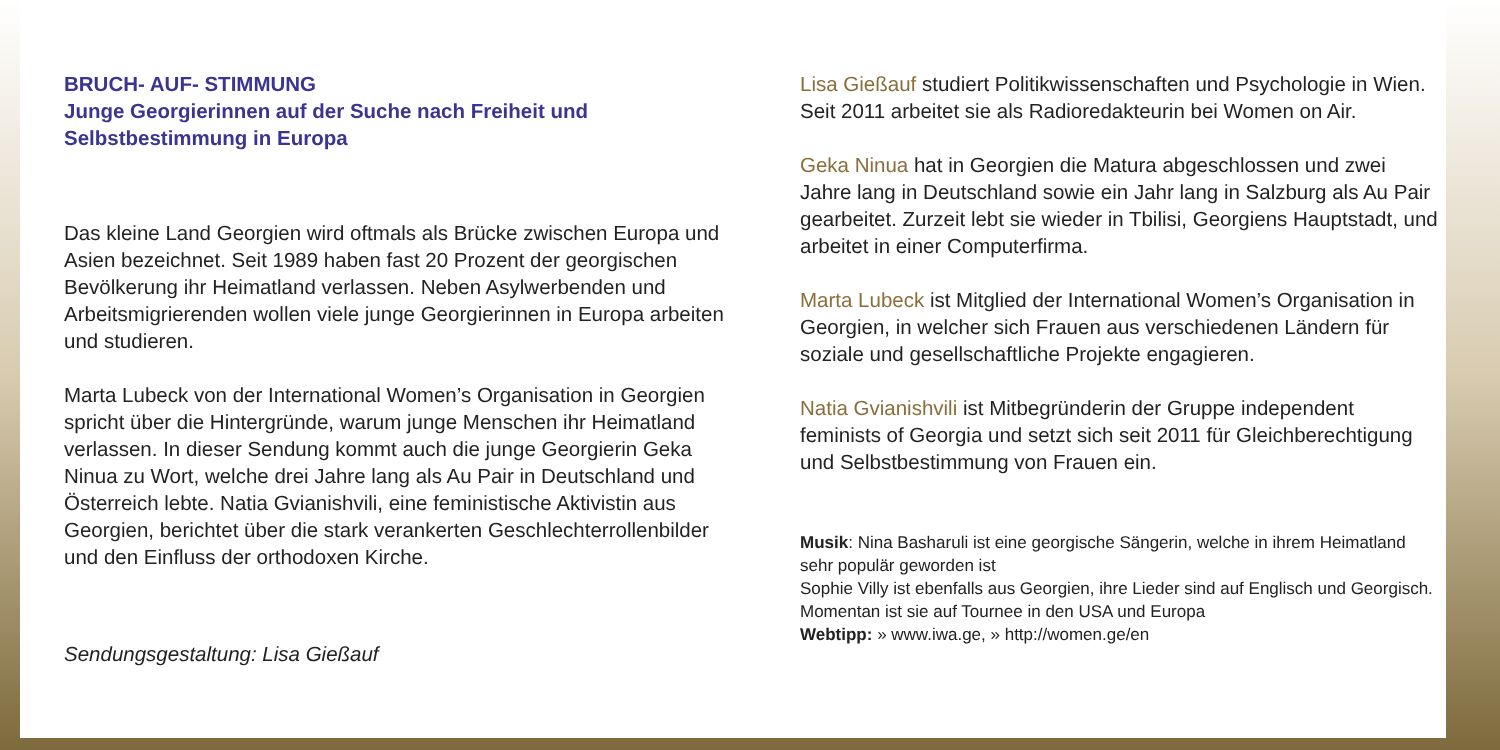BRUCH- AUF- STIMMUNG
Junge Georgierinnen auf der Suche nach Freiheit und Selbstbestimmung in Europa
Das kleine Land Georgien wird oftmals als Brücke zwischen Europa und Asien bezeichnet. Seit 1989 haben fast 20 Prozent der georgischen Bevölkerung ihr Heimatland verlassen. Neben Asylwerbenden und Arbeitsmigrierenden wollen viele junge Georgierinnen in Europa arbeiten und studieren.
Marta Lubeck von der International Women’s Organisation in Georgien spricht über die Hintergründe, warum junge Menschen ihr Heimatland verlassen. In dieser Sendung kommt auch die junge Georgierin Geka Ninua zu Wort, welche drei Jahre lang als Au Pair in Deutschland und Österreich lebte. Natia Gvianishvili, eine feministische Aktivistin aus Georgien, berichtet über die stark verankerten Geschlechterrollenbilder und den Einfluss der orthodoxen Kirche.
Sendungsgestaltung: Lisa Gießauf
Lisa Gießauf studiert Politikwissenschaften und Psychologie in Wien. Seit 2011 arbeitet sie als Radioredakteurin bei Women on Air.
Geka Ninua hat in Georgien die Matura abgeschlossen und zwei Jahre lang in Deutschland sowie ein Jahr lang in Salzburg als Au Pair gearbeitet. Zurzeit lebt sie wieder in Tbilisi, Georgiens Hauptstadt, und arbeitet in einer Computerfirma.
Marta Lubeck ist Mitglied der International Women’s Organisation in Georgien, in welcher sich Frauen aus verschiedenen Ländern für soziale und gesellschaftliche Projekte engagieren.
Natia Gvianishvili ist Mitbegründerin der Gruppe independent feminists of Georgia und setzt sich seit 2011 für Gleichberechtigung und Selbstbestimmung von Frauen ein.
Musik: Nina Basharuli ist eine georgische Sängerin, welche in ihrem Heimatland sehr populär geworden ist
Sophie Villy ist ebenfalls aus Georgien, ihre Lieder sind auf Englisch und Georgisch. Momentan ist sie auf Tournee in den USA und Europa
Webtipp: » www.iwa.ge, » http://women.ge/en